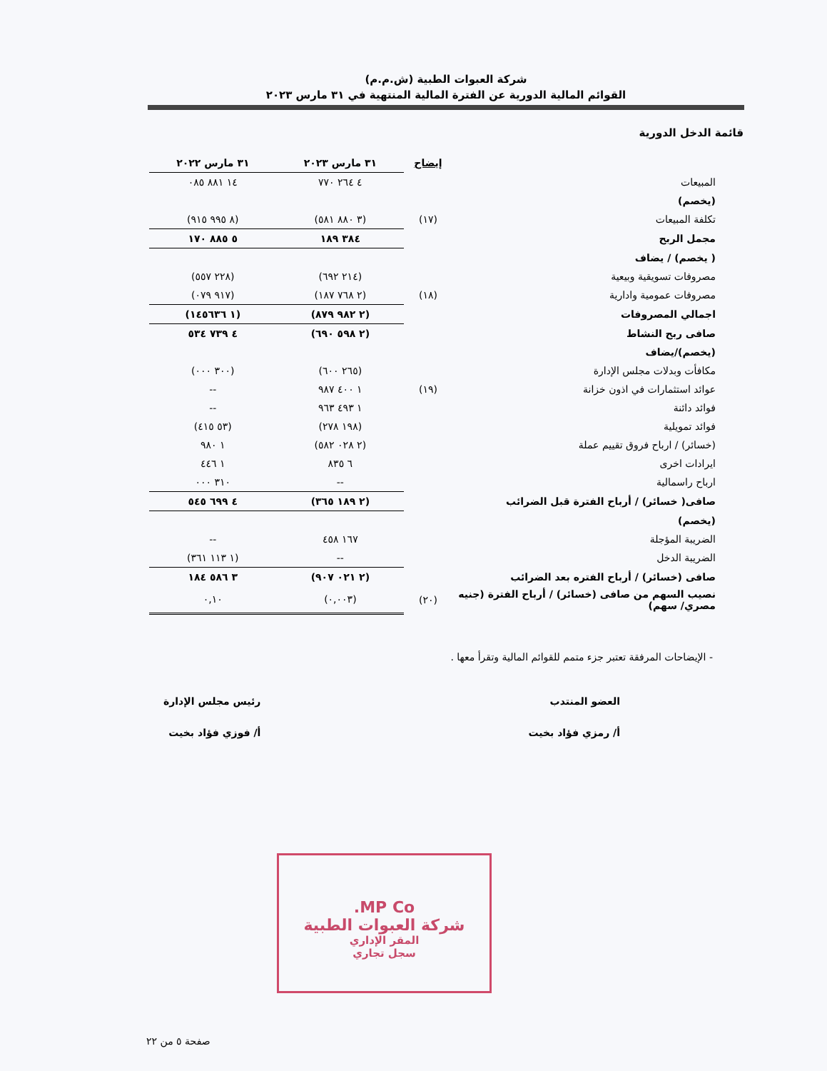شركة العبوات الطبية (ش.م.م)
القوائم المالية الدورية عن الفترة المالية المنتهية في ٣١ مارس ٢٠٢٣
قائمة الدخل الدورية
| | إيضاح | ٣١ مارس ٢٠٢٣ | ٣١ مارس ٢٠٢٢ |
| --- | --- | --- | --- |
| المبيعات | | ٤ ٢٦٤ ٧٧٠ | ١٤ ٨٨١ ٠٨٥ |
| (يخصم) | | | |
| تكلفة المبيعات | (١٧) | (٣ ٨٨٠ ٥٨١) | (٨ ٩٩٥ ٩١٥) |
| مجمل الربح | | ٣٨٤ ١٨٩ | ٥ ٨٨٥ ١٧٠ |
| ( يخصم) / يضاف | | | |
| مصروفات تسويقية وبيعية | | (٢١٤ ٦٩٢) | (٢٢٨ ٥٥٧) |
| مصروفات عمومية وادارية | (١٨) | (٢ ٧٦٨ ١٨٧) | (٩١٧ ٠٧٩) |
| اجمالي المصروفات | | (٢ ٩٨٢ ٨٧٩) | (١ ١٤٥٦٣٦) |
| صافى ربح النشاط | | (٢ ٥٩٨ ٦٩٠) | ٤ ٧٣٩ ٥٣٤ |
| (يخصم)/يضاف | | | |
| مكافأت وبدلات مجلس الإدارة | | (٢٦٥ ٦٠٠) | (٣٠٠ ٠٠٠) |
| عوائد استثمارات في اذون خزانة | (١٩) | ١ ٤٠٠ ٩٨٧ | -- |
| فوائد دائنة | | ١ ٤٩٣ ٩٦٣ | -- |
| فوائد تمويلية | | (١٩٨ ٢٧٨) | (٥٣ ٤١٥) |
| (خسائر) / ارباح فروق تقييم عملة | | (٢ ٠٢٨ ٥٨٢) | ١ ٩٨٠ |
| ايرادات اخرى | | ٦ ٨٣٥ | ١ ٤٤٦ |
| ارباح راسمالية | | -- | ٣١٠ ٠٠٠ |
| صافى( خسائر) / أرباح الفترة قبل الضرائب | | (٢ ١٨٩ ٣٦٥) | ٤ ٦٩٩ ٥٤٥ |
| (يخصم) | | | |
| الضريبة المؤجلة | | ١٦٧ ٤٥٨ | -- |
| الضريبة الدخل | | -- | (١ ١١٣ ٣٦١) |
| صافى (خسائر) / أرباح الفتره بعد الضرائب | | (٢ ٠٢١ ٩٠٧) | ٣ ٥٨٦ ١٨٤ |
| نصيب السهم من صافى (خسائر) / أرباح الفترة (جنيه مصري/ سهم) | (٢٠) | (٠,٠٠٣) | ٠,١٠ |
- الإيضاحات المرفقة تعتبر جزء متمم للقوائم المالية وتقرأ معها .
العضو المنتدب
أ/ رمزي فؤاد بخيت
رئيس مجلس الإدارة
أ/ فوزي فؤاد بخيت
MP Co.
شركة العبوات الطبية
المقر الإداري
سجل تجاري
صفحة ٥ من ٢٢